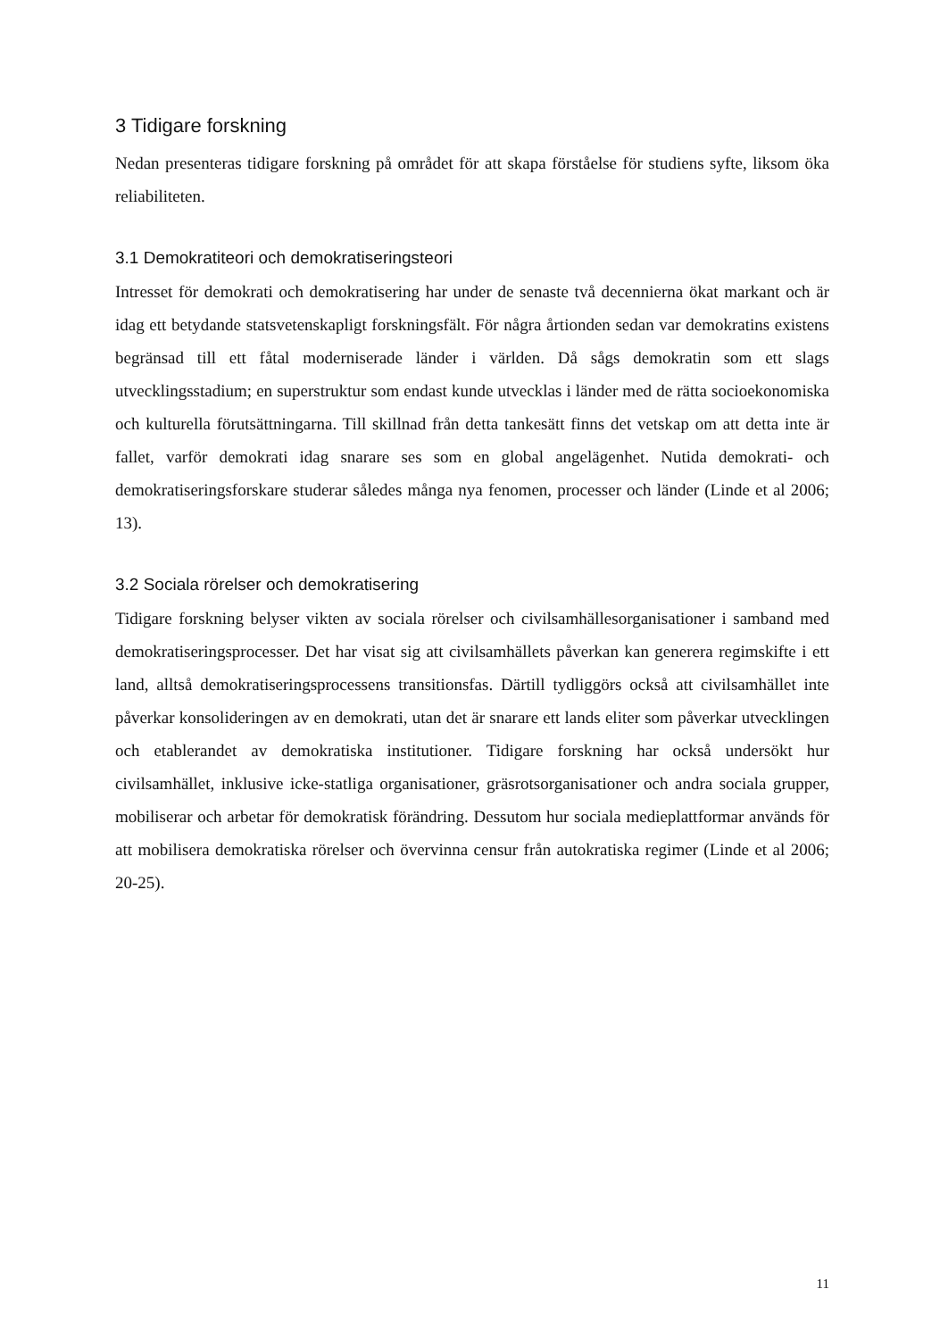3 Tidigare forskning
Nedan presenteras tidigare forskning på området för att skapa förståelse för studiens syfte, liksom öka reliabiliteten.
3.1 Demokratiteori och demokratiseringsteori
Intresset för demokrati och demokratisering har under de senaste två decennierna ökat markant och är idag ett betydande statsvetenskapligt forskningsfält. För några årtionden sedan var demokratins existens begränsad till ett fåtal moderniserade länder i världen. Då sågs demokratin som ett slags utvecklingsstadium; en superstruktur som endast kunde utvecklas i länder med de rätta socioekonomiska och kulturella förutsättningarna. Till skillnad från detta tankesätt finns det vetskap om att detta inte är fallet, varför demokrati idag snarare ses som en global angelägenhet. Nutida demokrati- och demokratiseringsforskare studerar således många nya fenomen, processer och länder (Linde et al 2006; 13).
3.2 Sociala rörelser och demokratisering
Tidigare forskning belyser vikten av sociala rörelser och civilsamhällesorganisationer i samband med demokratiseringsprocesser. Det har visat sig att civilsamhällets påverkan kan generera regimskifte i ett land, alltså demokratiseringsprocessens transitionsfas. Därtill tydliggörs också att civilsamhället inte påverkar konsolideringen av en demokrati, utan det är snarare ett lands eliter som påverkar utvecklingen och etablerandet av demokratiska institutioner. Tidigare forskning har också undersökt hur civilsamhället, inklusive icke-statliga organisationer, gräsrotsorganisationer och andra sociala grupper, mobiliserar och arbetar för demokratisk förändring. Dessutom hur sociala medieplattformar används för att mobilisera demokratiska rörelser och övervinna censur från autokratiska regimer (Linde et al 2006; 20-25).
11